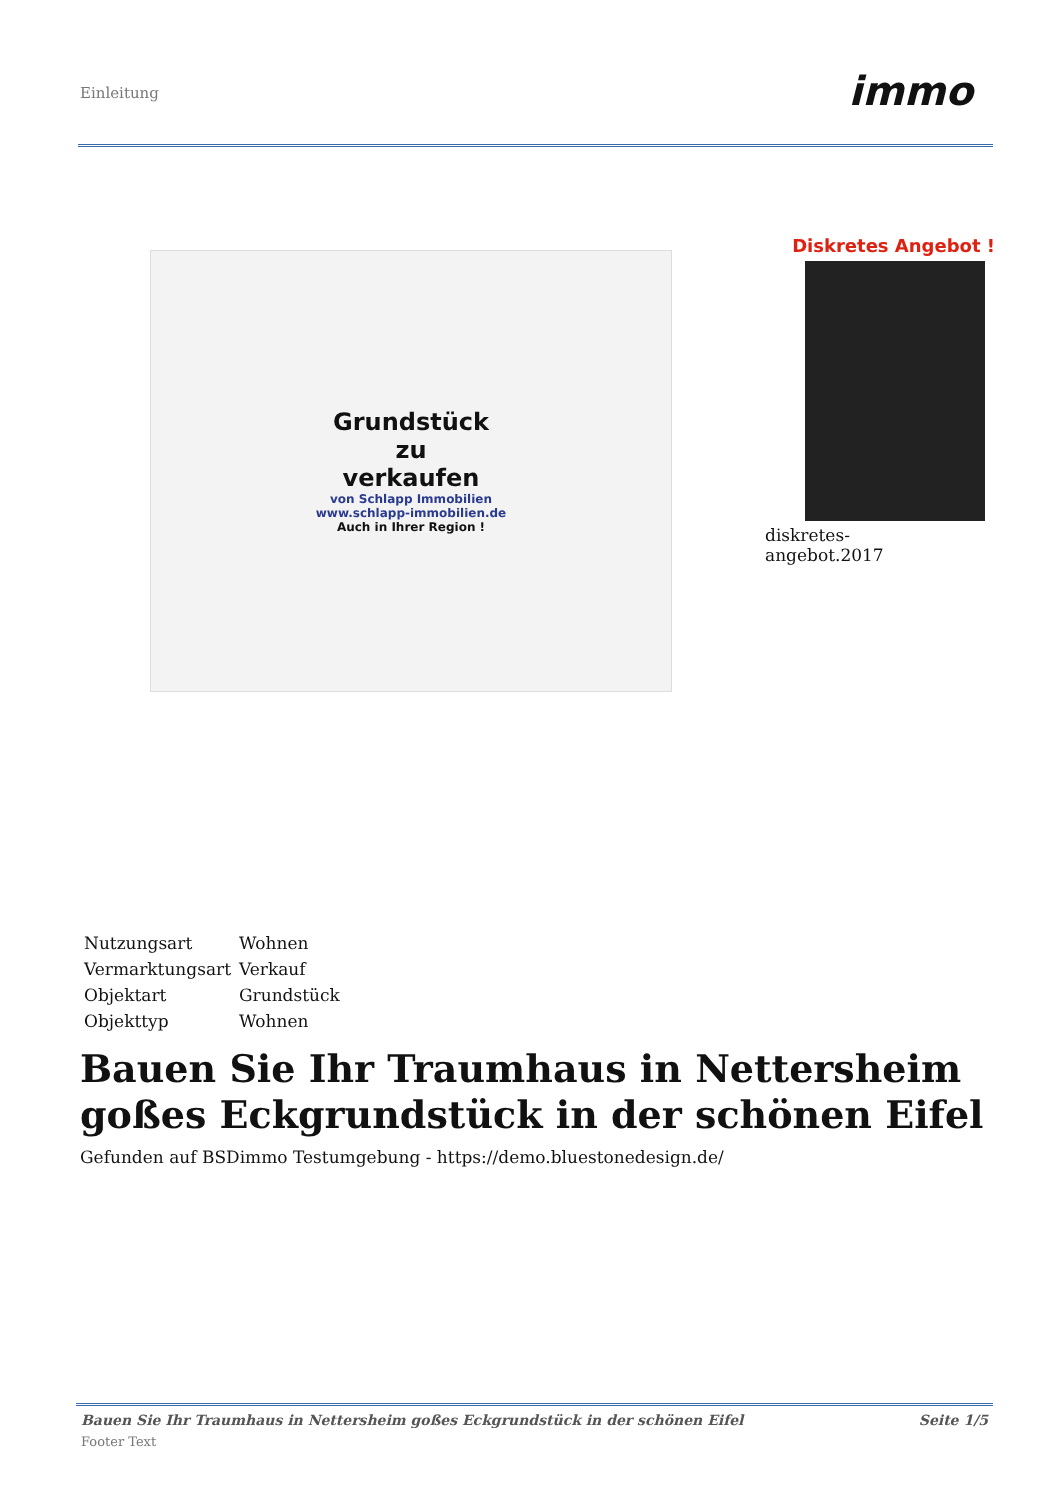Einleitung immo
Grundstück
zu
verkaufen
von Schlapp Immobilien
www.schlapp-immobilien.de
Auch in Ihrer Region !
Diskretes Angebot !
diskretes-
angebot.2017
| Nutzungsart | Wohnen |
| Vermarktungsart | Verkauf |
| Objektart | Grundstück |
| Objekttyp | Wohnen |
Bauen Sie Ihr Traumhaus in Nettersheim goßes Eckgrundstück in der schönen Eifel
Gefunden auf BSDimmo Testumgebung - https://demo.bluestonedesign.de/
Bauen Sie Ihr Traumhaus in Nettersheim goßes Eckgrundstück in der schönen Eifel Seite 1/5
Footer Text